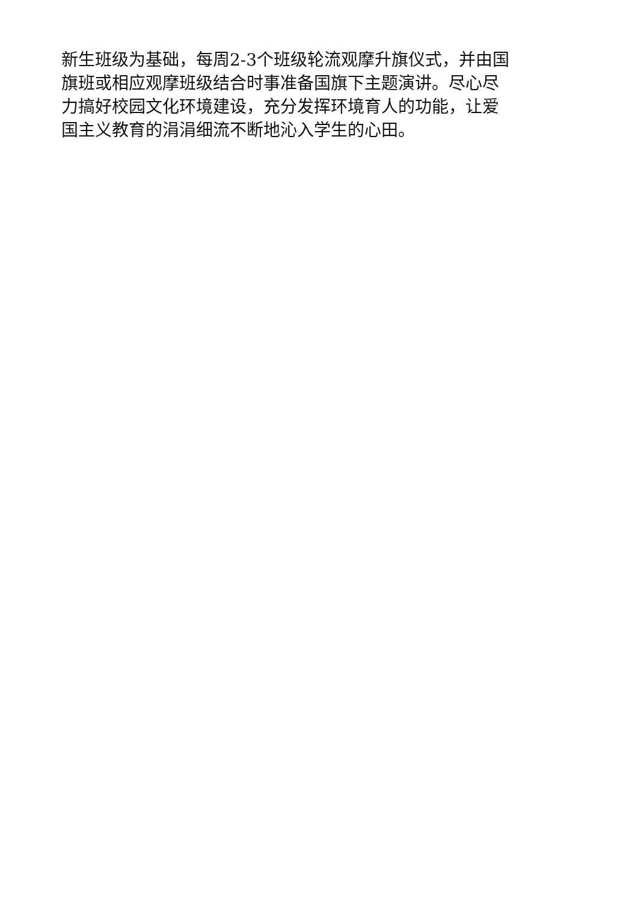新生班级为基础，每周2-3个班级轮流观摩升旗仪式，并由国
旗班或相应观摩班级结合时事准备国旗下主题演讲。尽心尽
力搞好校园文化环境建设，充分发挥环境育人的功能，让爱
国主义教育的涓涓细流不断地沁入学生的心田。